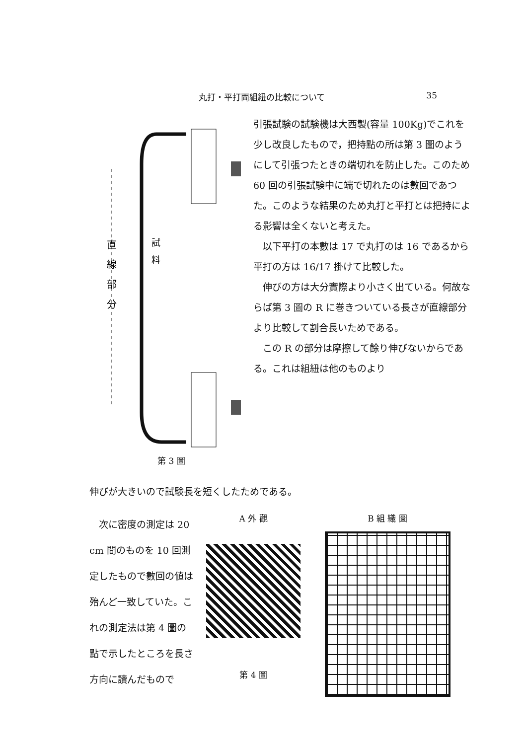丸打・平打両組紐の比較について 35
直
線
部
分
試
料
第 3 圖
引張試験の試験機は大西製(容量 100Kg)でこれを少し改良したもので，把持點の所は第 3 圖のようにして引張つたときの端切れを防止した。このため 60 回の引張試験中に端で切れたのは數回であつた。このような結果のため丸打と平打とは把持による影響は全くないと考えた。
以下平打の本數は 17 で丸打のは 16 であるから平打の方は 16/17 掛けて比較した。
伸びの方は大分實際より小さく出ている。何故ならば第 3 圖の R に巻きついている長さが直線部分より比較して割合長いためである。
この R の部分は摩擦して餘り伸びないからである。これは組紐は他のものより
伸びが大きいので試験長を短くしたためである。
次に密度の測定は 20 cm 間のものを 10 回測定したもので數回の値は殆んど一致していた。これの測定法は第 4 圖の點で示したところを長さ方向に讀んだもので
A 外 觀
第 4 圖
B 組 織 圖